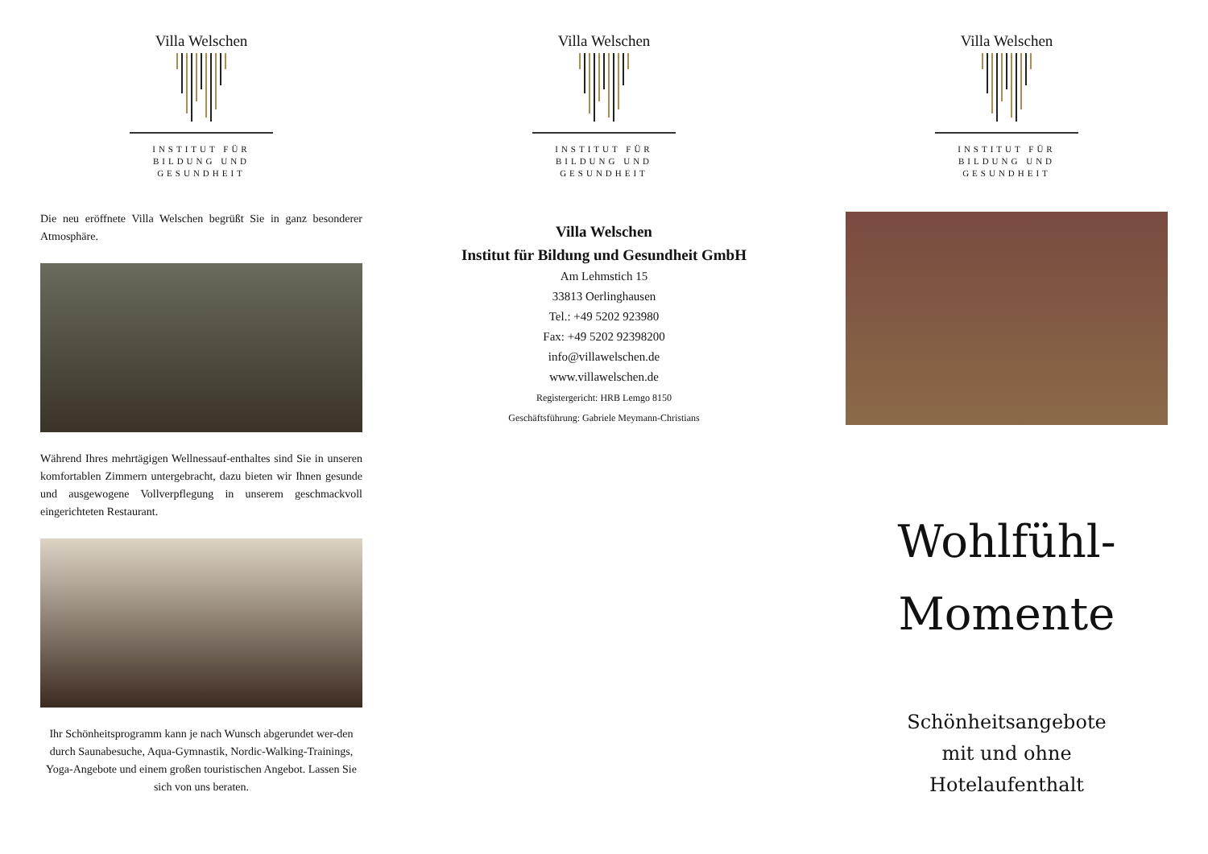Villa Welschen
INSTITUT FÜR
BILDUNG UND
GESUNDHEIT
Die neu eröffnete Villa Welschen begrüßt Sie in ganz besonderer Atmosphäre.
Während Ihres mehrtägigen Wellnessauf-enthaltes sind Sie in unseren komfortablen Zimmern untergebracht, dazu bieten wir Ihnen gesunde und ausgewogene Vollverpflegung in unserem geschmackvoll eingerichteten Restaurant.
Ihr Schönheitsprogramm kann je nach Wunsch abgerundet wer-den durch Saunabesuche, Aqua-Gymnastik, Nordic-Walking-Trainings, Yoga-Angebote und einem großen touristischen Angebot. Lassen Sie sich von uns beraten.
Villa Welschen
INSTITUT FÜR
BILDUNG UND
GESUNDHEIT
Villa Welschen
Institut für Bildung und Gesundheit GmbH
Am Lehmstich 15
33813 Oerlinghausen
Tel.: +49 5202 923980
Fax: +49 5202 92398200
info@villawelschen.de
www.villawelschen.de
Registergericht: HRB Lemgo 8150
Geschäftsführung: Gabriele Meymann-Christians
Villa Welschen
INSTITUT FÜR
BILDUNG UND
GESUNDHEIT
Wohlfühl-
Momente
Schönheitsangebote
mit und ohne
Hotelaufenthalt